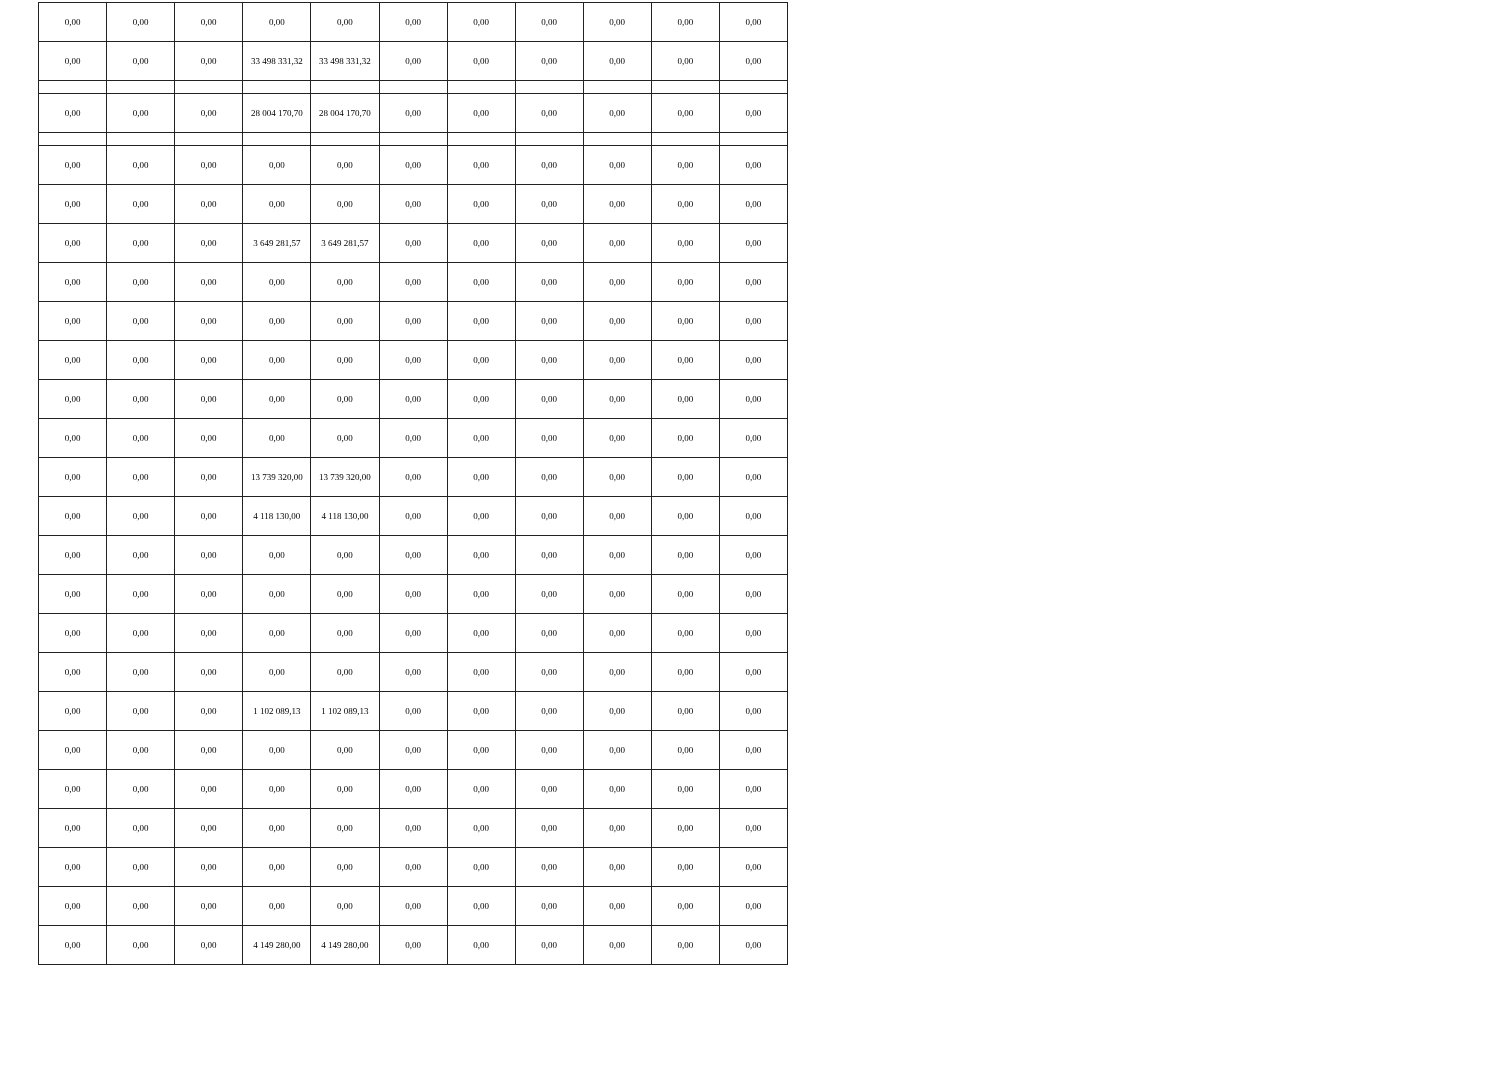| 0,00 | 0,00 | 0,00 | 0,00 | 0,00 | 0,00 | 0,00 | 0,00 | 0,00 | 0,00 | 0,00 |
| 0,00 | 0,00 | 0,00 | 33 498 331,32 | 33 498 331,32 | 0,00 | 0,00 | 0,00 | 0,00 | 0,00 | 0,00 |
| 0,00 | 0,00 | 0,00 | 28 004 170,70 | 28 004 170,70 | 0,00 | 0,00 | 0,00 | 0,00 | 0,00 | 0,00 |
| 0,00 | 0,00 | 0,00 | 0,00 | 0,00 | 0,00 | 0,00 | 0,00 | 0,00 | 0,00 | 0,00 |
| 0,00 | 0,00 | 0,00 | 0,00 | 0,00 | 0,00 | 0,00 | 0,00 | 0,00 | 0,00 | 0,00 |
| 0,00 | 0,00 | 0,00 | 3 649 281,57 | 3 649 281,57 | 0,00 | 0,00 | 0,00 | 0,00 | 0,00 | 0,00 |
| 0,00 | 0,00 | 0,00 | 0,00 | 0,00 | 0,00 | 0,00 | 0,00 | 0,00 | 0,00 | 0,00 |
| 0,00 | 0,00 | 0,00 | 0,00 | 0,00 | 0,00 | 0,00 | 0,00 | 0,00 | 0,00 | 0,00 |
| 0,00 | 0,00 | 0,00 | 0,00 | 0,00 | 0,00 | 0,00 | 0,00 | 0,00 | 0,00 | 0,00 |
| 0,00 | 0,00 | 0,00 | 0,00 | 0,00 | 0,00 | 0,00 | 0,00 | 0,00 | 0,00 | 0,00 |
| 0,00 | 0,00 | 0,00 | 0,00 | 0,00 | 0,00 | 0,00 | 0,00 | 0,00 | 0,00 | 0,00 |
| 0,00 | 0,00 | 0,00 | 13 739 320,00 | 13 739 320,00 | 0,00 | 0,00 | 0,00 | 0,00 | 0,00 | 0,00 |
| 0,00 | 0,00 | 0,00 | 4 118 130,00 | 4 118 130,00 | 0,00 | 0,00 | 0,00 | 0,00 | 0,00 | 0,00 |
| 0,00 | 0,00 | 0,00 | 0,00 | 0,00 | 0,00 | 0,00 | 0,00 | 0,00 | 0,00 | 0,00 |
| 0,00 | 0,00 | 0,00 | 0,00 | 0,00 | 0,00 | 0,00 | 0,00 | 0,00 | 0,00 | 0,00 |
| 0,00 | 0,00 | 0,00 | 0,00 | 0,00 | 0,00 | 0,00 | 0,00 | 0,00 | 0,00 | 0,00 |
| 0,00 | 0,00 | 0,00 | 0,00 | 0,00 | 0,00 | 0,00 | 0,00 | 0,00 | 0,00 | 0,00 |
| 0,00 | 0,00 | 0,00 | 1 102 089,13 | 1 102 089,13 | 0,00 | 0,00 | 0,00 | 0,00 | 0,00 | 0,00 |
| 0,00 | 0,00 | 0,00 | 0,00 | 0,00 | 0,00 | 0,00 | 0,00 | 0,00 | 0,00 | 0,00 |
| 0,00 | 0,00 | 0,00 | 0,00 | 0,00 | 0,00 | 0,00 | 0,00 | 0,00 | 0,00 | 0,00 |
| 0,00 | 0,00 | 0,00 | 0,00 | 0,00 | 0,00 | 0,00 | 0,00 | 0,00 | 0,00 | 0,00 |
| 0,00 | 0,00 | 0,00 | 0,00 | 0,00 | 0,00 | 0,00 | 0,00 | 0,00 | 0,00 | 0,00 |
| 0,00 | 0,00 | 0,00 | 0,00 | 0,00 | 0,00 | 0,00 | 0,00 | 0,00 | 0,00 | 0,00 |
| 0,00 | 0,00 | 0,00 | 4 149 280,00 | 4 149 280,00 | 0,00 | 0,00 | 0,00 | 0,00 | 0,00 | 0,00 |